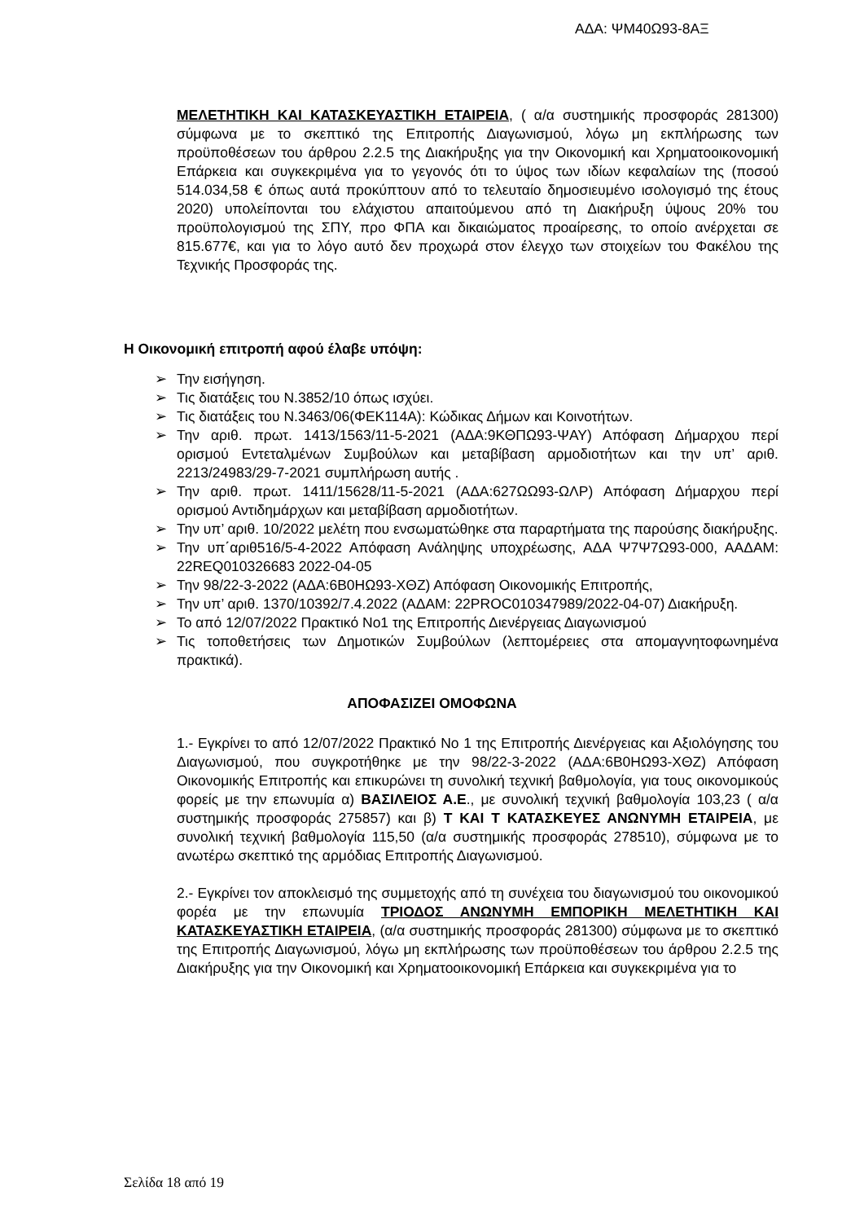ΑΔΑ: ΨΜ40Ω93-8ΑΞ
ΜΕΛΕΤΗΤΙΚΗ ΚΑΙ ΚΑΤΑΣΚΕΥΑΣΤΙΚΗ ΕΤΑΙΡΕΙΑ, ( α/α συστημικής προσφοράς 281300) σύμφωνα με το σκεπτικό της Επιτροπής Διαγωνισμού, λόγω μη εκπλήρωσης των προϋποθέσεων του άρθρου 2.2.5 της Διακήρυξης για την Οικονομική και Χρηματοοικονομική Επάρκεια και συγκεκριμένα για το γεγονός ότι το ύψος των ιδίων κεφαλαίων της (ποσού 514.034,58 € όπως αυτά προκύπτουν από το τελευταίο δημοσιευμένο ισολογισμό της έτους 2020) υπολείπονται του ελάχιστου απαιτούμενου από τη Διακήρυξη ύψους 20% του προϋπολογισμού της ΣΠΥ, προ ΦΠΑ και δικαιώματος προαίρεσης, το οποίο ανέρχεται σε 815.677€, και για το λόγο αυτό δεν προχωρά στον έλεγχο των στοιχείων του Φακέλου της Τεχνικής Προσφοράς της.
Η Οικονομική επιτροπή αφού έλαβε υπόψη:
➢ Την εισήγηση.
➢ Τις διατάξεις του Ν.3852/10 όπως ισχύει.
➢ Τις διατάξεις του Ν.3463/06(ΦΕΚ114Α): Κώδικας Δήμων και Κοινοτήτων.
➢ Την αριθ. πρωτ. 1413/1563/11-5-2021 (ΑΔΑ:9ΚΘΠΩ93-ΨΑΥ) Απόφαση Δήμαρχου περί ορισμού Εντεταλμένων Συμβούλων και μεταβίβαση αρμοδιοτήτων και την υπ’ αριθ. 2213/24983/29-7-2021 συμπλήρωση αυτής .
➢ Την αριθ. πρωτ. 1411/15628/11-5-2021 (ΑΔΑ:627ΩΩ93-ΩΛΡ) Απόφαση Δήμαρχου περί ορισμού Αντιδημάρχων και μεταβίβαση αρμοδιοτήτων.
➢ Την υπ’ αριθ. 10/2022 μελέτη που ενσωματώθηκε στα παραρτήματα της παρούσης διακήρυξης.
➢ Την υπ΄αριθ516/5-4-2022 Απόφαση Ανάληψης υποχρέωσης, ΑΔΑ Ψ7Ψ7Ω93-000, ΑΑΔΑΜ: 22REQ010326683 2022-04-05
➢ Την 98/22-3-2022 (ΑΔΑ:6Β0ΗΩ93-ΧΘΖ) Απόφαση Οικονομικής Επιτροπής,
➢ Την υπ’ αριθ. 1370/10392/7.4.2022 (ΑΔΑΜ: 22PROC010347989/2022-04-07) Διακήρυξη.
➢ Το από 12/07/2022 Πρακτικό Νο1 της Επιτροπής Διενέργειας Διαγωνισμού
➢ Τις τοποθετήσεις των Δημοτικών Συμβούλων (λεπτομέρειες στα απομαγνητοφωνημένα πρακτικά).
ΑΠΟΦΑΣΙΖΕΙ ΟΜΟΦΩΝΑ
1.- Εγκρίνει το από 12/07/2022 Πρακτικό Νο 1 της Επιτροπής Διενέργειας και Αξιολόγησης του Διαγωνισμού, που συγκροτήθηκε με την 98/22-3-2022 (ΑΔΑ:6Β0ΗΩ93-ΧΘΖ) Απόφαση Οικονομικής Επιτροπής και επικυρώνει τη συνολική τεχνική βαθμολογία, για τους οικονομικούς φορείς με την επωνυμία α) ΒΑΣΙΛΕΙΟΣ Α.Ε., με συνολική τεχνική βαθμολογία 103,23 ( α/α συστημικής προσφοράς 275857) και β) Τ ΚΑΙ Τ ΚΑΤΑΣΚΕΥΕΣ ΑΝΩΝΥΜΗ ΕΤΑΙΡΕΙΑ, με συνολική τεχνική βαθμολογία 115,50 (α/α συστημικής προσφοράς 278510), σύμφωνα με το ανωτέρω σκεπτικό της αρμόδιας Επιτροπής Διαγωνισμού.
2.- Εγκρίνει τον αποκλεισμό της συμμετοχής από τη συνέχεια του διαγωνισμού του οικονομικού φορέα με την επωνυμία ΤΡΙΟΔΟΣ ΑΝΩΝΥΜΗ ΕΜΠΟΡΙΚΗ ΜΕΛΕΤΗΤΙΚΗ ΚΑΙ ΚΑΤΑΣΚΕΥΑΣΤΙΚΗ ΕΤΑΙΡΕΙΑ, (α/α συστημικής προσφοράς 281300) σύμφωνα με το σκεπτικό της Επιτροπής Διαγωνισμού, λόγω μη εκπλήρωσης των προϋποθέσεων του άρθρου 2.2.5 της Διακήρυξης για την Οικονομική και Χρηματοοικονομική Επάρκεια και συγκεκριμένα για το
Σελίδα 18 από 19